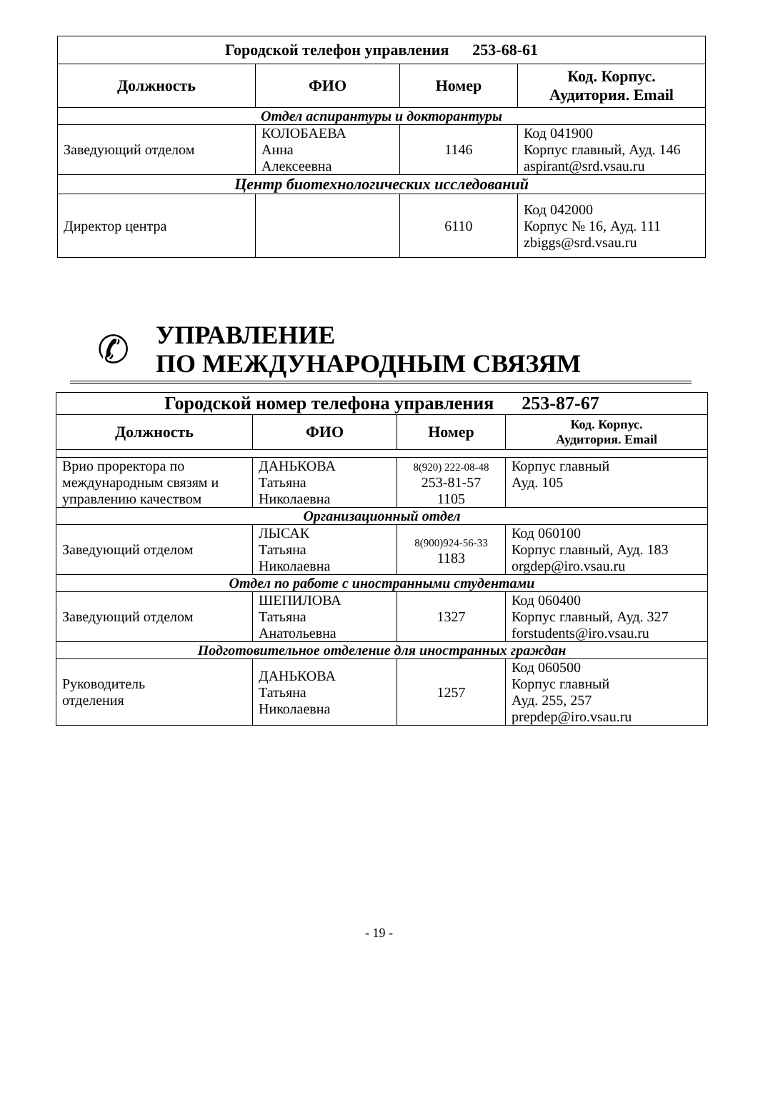| Городской телефон управления 253-68-61 | | | |
| --- | --- | --- | --- |
| Должность | ФИО | Номер | Код. Корпус. Аудитория. Email |
| Отдел аспирантуры и докторантуры | | | |
| Заведующий отделом | КОЛОБАЕВА Анна Алексеевна | 1146 | Код 041900 Корпус главный, Ауд. 146 aspirant@srd.vsau.ru |
| Центр биотехнологических исследований | | | |
| Директор центра | | 6110 | Код 042000 Корпус № 16, Ауд. 111 zbiggs@srd.vsau.ru |
✆
УПРАВЛЕНИЕ
ПО МЕЖДУНАРОДНЫМ СВЯЗЯМ
| Городской номер телефона управления 253-87-67 | | | |
| --- | --- | --- | --- |
| Должность | ФИО | Номер | Код. Корпус. Аудитория. Email |
| Врио проректора по международным связям и управлению качеством | ДАНЬКОВА Татьяна Николаевна | 8(920) 222-08-48 253-81-57 1105 | Корпус главный Ауд. 105 |
| Организационный отдел | | | |
| Заведующий отделом | ЛЫСАК Татьяна Николаевна | 8(900)924-56-33 1183 | Код 060100 Корпус главный, Ауд. 183 orgdep@iro.vsau.ru |
| Отдел по работе с иностранными студентами | | | |
| Заведующий отделом | ШЕПИЛОВА Татьяна Анатольевна | 1327 | Код 060400 Корпус главный, Ауд. 327 forstudents@iro.vsau.ru |
| Подготовительное отделение для иностранных граждан | | | |
| Руководитель отделения | ДАНЬКОВА Татьяна Николаевна | 1257 | Код 060500 Корпус главный Ауд. 255, 257 prepdep@iro.vsau.ru |
- 19 -